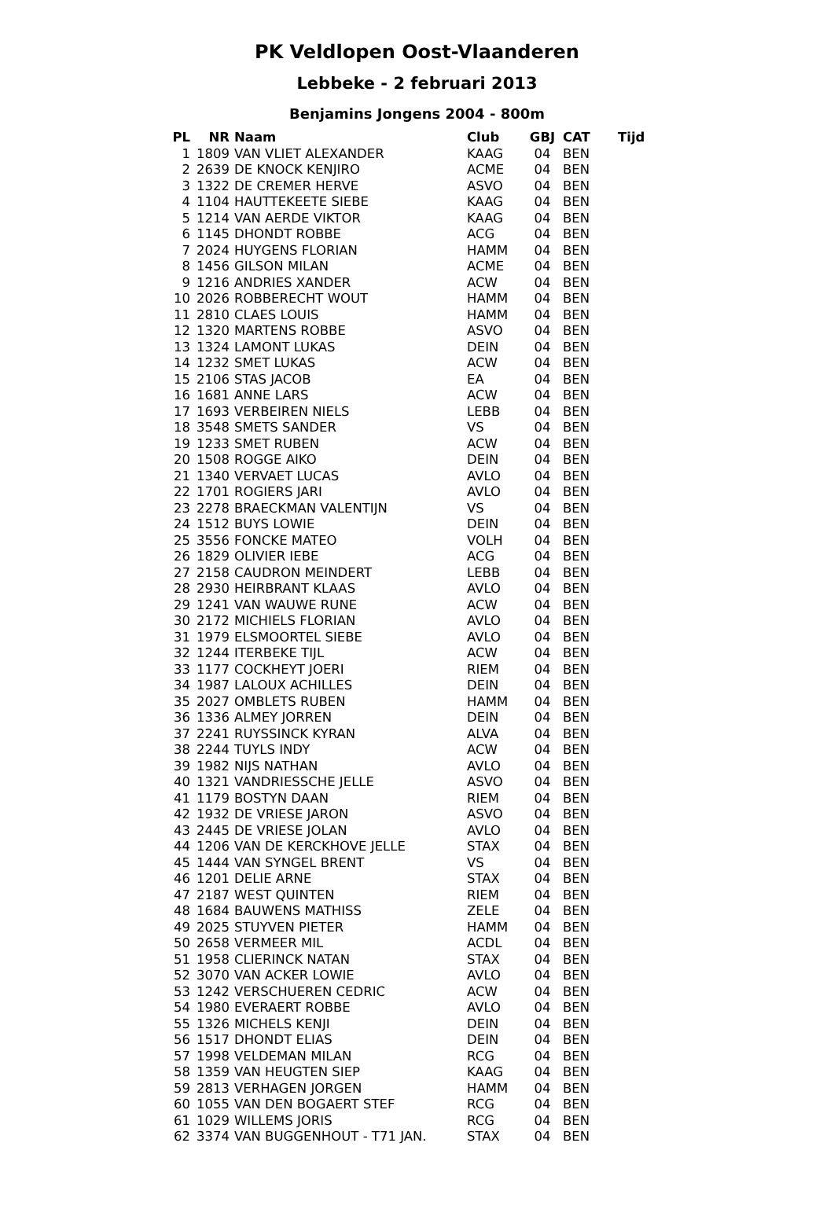PK Veldlopen Oost-Vlaanderen
Lebbeke - 2 februari 2013
Benjamins Jongens 2004 - 800m
| PL | NR | Naam | Club | GBJ | CAT | Tijd |
| --- | --- | --- | --- | --- | --- | --- |
| 1 | 1809 | VAN VLIET ALEXANDER | KAAG | 04 | BEN | |
| 2 | 2639 | DE KNOCK KENJIRO | ACME | 04 | BEN | |
| 3 | 1322 | DE CREMER HERVE | ASVO | 04 | BEN | |
| 4 | 1104 | HAUTTEKEETE SIEBE | KAAG | 04 | BEN | |
| 5 | 1214 | VAN AERDE VIKTOR | KAAG | 04 | BEN | |
| 6 | 1145 | DHONDT ROBBE | ACG | 04 | BEN | |
| 7 | 2024 | HUYGENS FLORIAN | HAMM | 04 | BEN | |
| 8 | 1456 | GILSON MILAN | ACME | 04 | BEN | |
| 9 | 1216 | ANDRIES XANDER | ACW | 04 | BEN | |
| 10 | 2026 | ROBBERECHT WOUT | HAMM | 04 | BEN | |
| 11 | 2810 | CLAES LOUIS | HAMM | 04 | BEN | |
| 12 | 1320 | MARTENS ROBBE | ASVO | 04 | BEN | |
| 13 | 1324 | LAMONT LUKAS | DEIN | 04 | BEN | |
| 14 | 1232 | SMET LUKAS | ACW | 04 | BEN | |
| 15 | 2106 | STAS JACOB | EA | 04 | BEN | |
| 16 | 1681 | ANNE LARS | ACW | 04 | BEN | |
| 17 | 1693 | VERBEIREN NIELS | LEBB | 04 | BEN | |
| 18 | 3548 | SMETS SANDER | VS | 04 | BEN | |
| 19 | 1233 | SMET RUBEN | ACW | 04 | BEN | |
| 20 | 1508 | ROGGE AIKO | DEIN | 04 | BEN | |
| 21 | 1340 | VERVAET LUCAS | AVLO | 04 | BEN | |
| 22 | 1701 | ROGIERS JARI | AVLO | 04 | BEN | |
| 23 | 2278 | BRAECKMAN VALENTIJN | VS | 04 | BEN | |
| 24 | 1512 | BUYS LOWIE | DEIN | 04 | BEN | |
| 25 | 3556 | FONCKE MATEO | VOLH | 04 | BEN | |
| 26 | 1829 | OLIVIER IEBE | ACG | 04 | BEN | |
| 27 | 2158 | CAUDRON MEINDERT | LEBB | 04 | BEN | |
| 28 | 2930 | HEIRBRANT KLAAS | AVLO | 04 | BEN | |
| 29 | 1241 | VAN WAUWE RUNE | ACW | 04 | BEN | |
| 30 | 2172 | MICHIELS FLORIAN | AVLO | 04 | BEN | |
| 31 | 1979 | ELSMOORTEL SIEBE | AVLO | 04 | BEN | |
| 32 | 1244 | ITERBEKE TIJL | ACW | 04 | BEN | |
| 33 | 1177 | COCKHEYT JOERI | RIEM | 04 | BEN | |
| 34 | 1987 | LALOUX ACHILLES | DEIN | 04 | BEN | |
| 35 | 2027 | OMBLETS RUBEN | HAMM | 04 | BEN | |
| 36 | 1336 | ALMEY JORREN | DEIN | 04 | BEN | |
| 37 | 2241 | RUYSSINCK KYRAN | ALVA | 04 | BEN | |
| 38 | 2244 | TUYLS INDY | ACW | 04 | BEN | |
| 39 | 1982 | NIJS NATHAN | AVLO | 04 | BEN | |
| 40 | 1321 | VANDRIESSCHE JELLE | ASVO | 04 | BEN | |
| 41 | 1179 | BOSTYN DAAN | RIEM | 04 | BEN | |
| 42 | 1932 | DE VRIESE JARON | ASVO | 04 | BEN | |
| 43 | 2445 | DE VRIESE JOLAN | AVLO | 04 | BEN | |
| 44 | 1206 | VAN DE KERCKHOVE JELLE | STAX | 04 | BEN | |
| 45 | 1444 | VAN SYNGEL BRENT | VS | 04 | BEN | |
| 46 | 1201 | DELIE ARNE | STAX | 04 | BEN | |
| 47 | 2187 | WEST QUINTEN | RIEM | 04 | BEN | |
| 48 | 1684 | BAUWENS MATHISS | ZELE | 04 | BEN | |
| 49 | 2025 | STUYVEN PIETER | HAMM | 04 | BEN | |
| 50 | 2658 | VERMEER MIL | ACDL | 04 | BEN | |
| 51 | 1958 | CLIERINCK NATAN | STAX | 04 | BEN | |
| 52 | 3070 | VAN ACKER LOWIE | AVLO | 04 | BEN | |
| 53 | 1242 | VERSCHUEREN CEDRIC | ACW | 04 | BEN | |
| 54 | 1980 | EVERAERT ROBBE | AVLO | 04 | BEN | |
| 55 | 1326 | MICHELS KENJI | DEIN | 04 | BEN | |
| 56 | 1517 | DHONDT ELIAS | DEIN | 04 | BEN | |
| 57 | 1998 | VELDEMAN MILAN | RCG | 04 | BEN | |
| 58 | 1359 | VAN HEUGTEN SIEP | KAAG | 04 | BEN | |
| 59 | 2813 | VERHAGEN JORGEN | HAMM | 04 | BEN | |
| 60 | 1055 | VAN DEN BOGAERT STEF | RCG | 04 | BEN | |
| 61 | 1029 | WILLEMS JORIS | RCG | 04 | BEN | |
| 62 | 3374 | VAN BUGGENHOUT - T71 JAN. | STAX | 04 | BEN | |